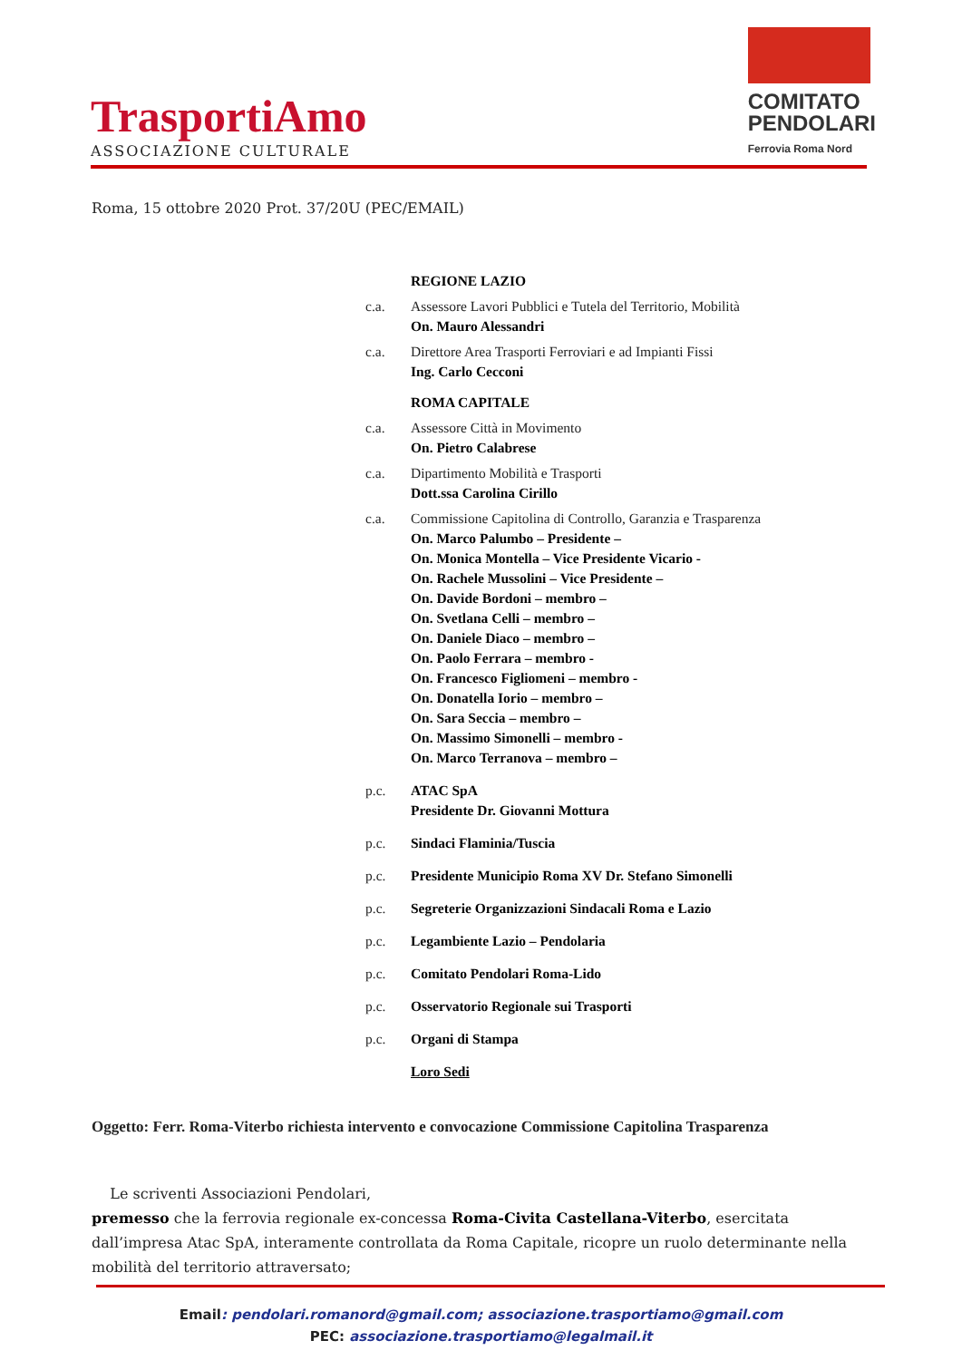TrasportiAmo
ASSOCIAZIONE CULTURALE
COMITATO
PENDOLARI
Ferrovia Roma Nord
Roma, 15 ottobre 2020 Prot. 37/20U (PEC/EMAIL)
REGIONE LAZIO
c.a. Assessore Lavori Pubblici e Tutela del Territorio, Mobilità
On. Mauro Alessandri
c.a. Direttore Area Trasporti Ferroviari e ad Impianti Fissi
Ing. Carlo Cecconi
ROMA CAPITALE
c.a. Assessore Città in Movimento
On. Pietro Calabrese
c.a. Dipartimento Mobilità e Trasporti
Dott.ssa Carolina Cirillo
c.a. Commissione Capitolina di Controllo, Garanzia e Trasparenza
On. Marco Palumbo – Presidente –
On. Monica Montella – Vice Presidente Vicario -
On. Rachele Mussolini – Vice Presidente –
On. Davide Bordoni – membro –
On. Svetlana Celli – membro –
On. Daniele Diaco – membro –
On. Paolo Ferrara – membro -
On. Francesco Figliomeni – membro -
On. Donatella Iorio – membro –
On. Sara Seccia – membro –
On. Massimo Simonelli – membro -
On. Marco Terranova – membro –
p.c. ATAC SpA
Presidente Dr. Giovanni Mottura
p.c. Sindaci Flaminia/Tuscia
p.c. Presidente Municipio Roma XV Dr. Stefano Simonelli
p.c. Segreterie Organizzazioni Sindacali Roma e Lazio
p.c. Legambiente Lazio – Pendolaria
p.c. Comitato Pendolari Roma-Lido
p.c. Osservatorio Regionale sui Trasporti
p.c. Organi di Stampa
Loro Sedi
Oggetto: Ferr. Roma-Viterbo richiesta intervento e convocazione Commissione Capitolina Trasparenza
Le scriventi Associazioni Pendolari,
premesso che la ferrovia regionale ex-concessa Roma-Civita Castellana-Viterbo, esercitata dall’impresa Atac SpA, interamente controllata da Roma Capitale, ricopre un ruolo determinante nella mobilità del territorio attraversato;
Email: pendolari.romanord@gmail.com; associazione.trasportiamo@gmail.com
PEC: associazione.trasportiamo@legalmail.it